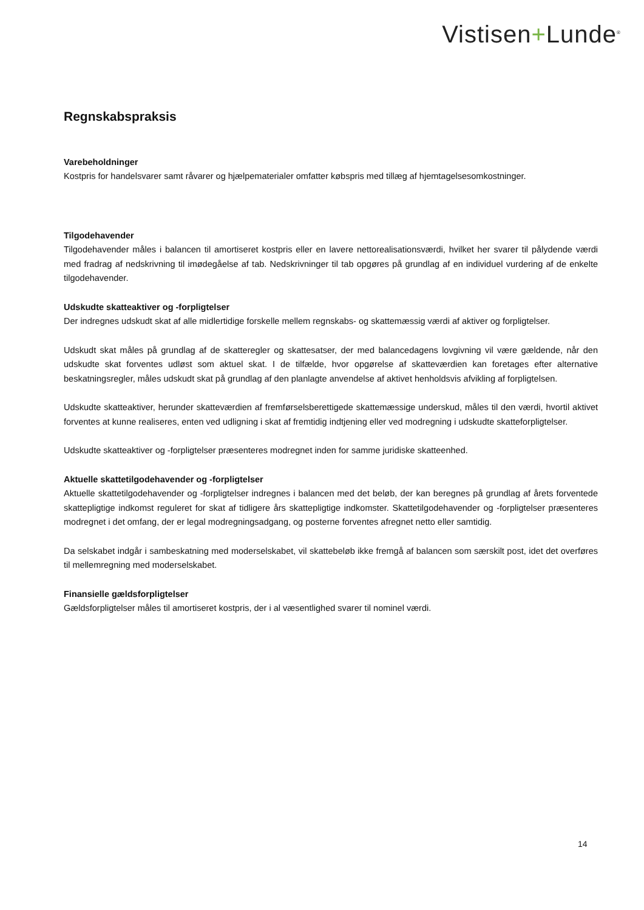Vistisen+Lunde<sup>®</sup>
Regnskabspraksis
Varebeholdninger
Kostpris for handelsvarer samt råvarer og hjælpematerialer omfatter købspris med tillæg af hjemtagelsesomkostninger.
Tilgodehavender
Tilgodehavender måles i balancen til amortiseret kostpris eller en lavere nettorealisationsværdi, hvilket her svarer til pålydende værdi med fradrag af nedskrivning til imødegåelse af tab. Nedskrivninger til tab opgøres på grundlag af en individuel vurdering af de enkelte tilgodehavender.
Udskudte skatteaktiver og -forpligtelser
Der indregnes udskudt skat af alle midlertidige forskelle mellem regnskabs- og skattemæssig værdi af aktiver og forpligtelser.
Udskudt skat måles på grundlag af de skatteregler og skattesatser, der med balancedagens lovgivning vil være gældende, når den udskudte skat forventes udløst som aktuel skat. I de tilfælde, hvor opgørelse af skatteværdien kan foretages efter alternative beskatningsregler, måles udskudt skat på grundlag af den planlagte anvendelse af aktivet henholdsvis afvikling af forpligtelsen.
Udskudte skatteaktiver, herunder skatteværdien af fremførselsberettigede skattemæssige underskud, måles til den værdi, hvortil aktivet forventes at kunne realiseres, enten ved udligning i skat af fremtidig indtjening eller ved modregning i udskudte skatteforpligtelser.
Udskudte skatteaktiver og -forpligtelser præsenteres modregnet inden for samme juridiske skatteenhed.
Aktuelle skattetilgodehavender og -forpligtelser
Aktuelle skattetilgodehavender og -forpligtelser indregnes i balancen med det beløb, der kan beregnes på grundlag af årets forventede skattepligtige indkomst reguleret for skat af tidligere års skattepligtige indkomster. Skattetilgodehavender og -forpligtelser præsenteres modregnet i det omfang, der er legal modregningsadgang, og posterne forventes afregnet netto eller samtidig.
Da selskabet indgår i sambeskatning med moderselskabet, vil skattebeløb ikke fremgå af balancen som særskilt post, idet det overføres til mellemregning med moderselskabet.
Finansielle gældsforpligtelser
Gældsforpligtelser måles til amortiseret kostpris, der i al væsentlighed svarer til nominel værdi.
14